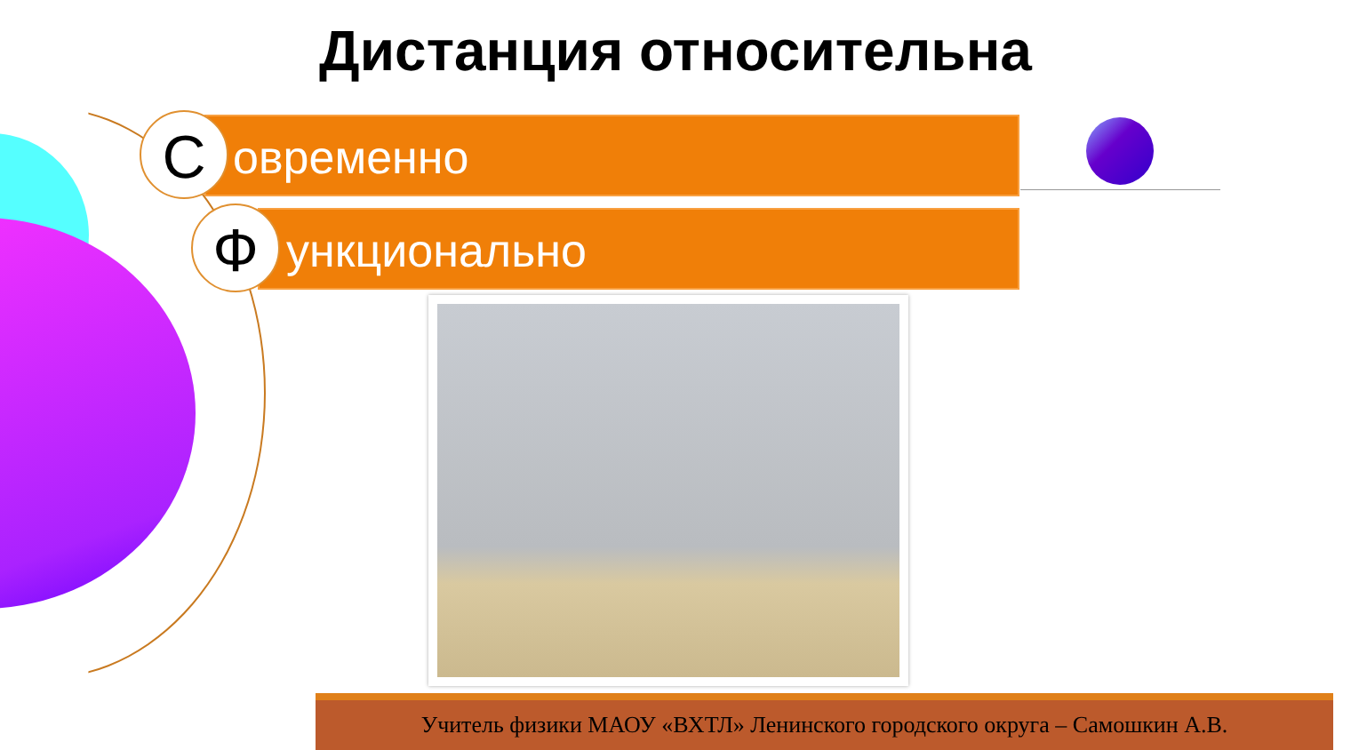Дистанция относительна
овременно
С
ункционально
Ф
Учитель физики МАОУ «ВХТЛ» Ленинского городского округа – Самошкин А.В.